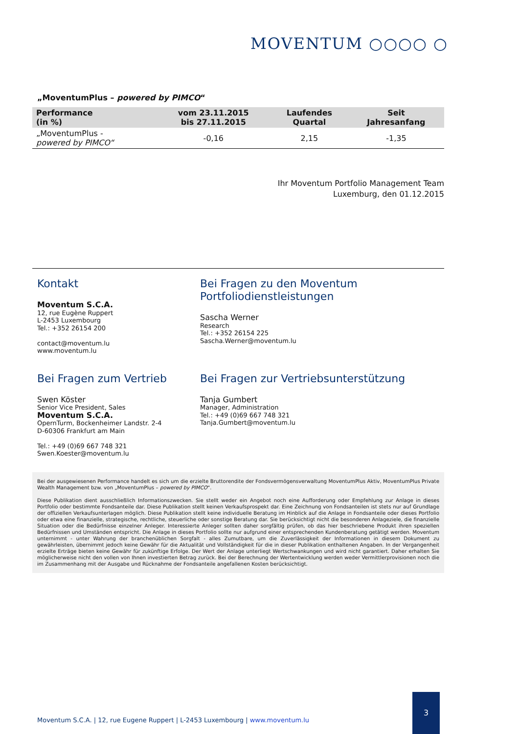MOVENTUM ○○○○ ○
„MoventumPlus – powered by PIMCO“
| Performance (in %) | vom 23.11.2015 bis 27.11.2015 | Laufendes Quartal | Seit Jahresanfang |
| --- | --- | --- | --- |
| „MoventumPlus - powered by PIMCO“ | -0,16 | 2,15 | -1,35 |
Ihr Moventum Portfolio Management Team
Luxemburg, den 01.12.2015
Kontakt
Moventum S.C.A.
12, rue Eugène Ruppert
L-2453 Luxembourg
Tel.: +352 26154 200
contact@moventum.lu
www.moventum.lu
Bei Fragen zu den Moventum
Portfoliodienstleistungen
Sascha Werner
Research
Tel.: +352 26154 225
Sascha.Werner@moventum.lu
Bei Fragen zum Vertrieb
Swen Köster
Senior Vice President, Sales
Moventum S.C.A.
OpernTurm, Bockenheimer Landstr. 2-4
D-60306 Frankfurt am Main
Tel.: +49 (0)69 667 748 321
Swen.Koester@moventum.lu
Bei Fragen zur Vertriebsunterstützung
Tanja Gumbert
Manager, Administration
Tel.: +49 (0)69 667 748 321
Tanja.Gumbert@moventum.lu
Bei der ausgewiesenen Performance handelt es sich um die erzielte Bruttorendite der Fondsvermögensverwaltung MoventumPlus Aktiv, MoventumPlus Private Wealth Management bzw. von „MoventumPlus – powered by PIMCO“.
Diese Publikation dient ausschließlich Informationszwecken. Sie stellt weder ein Angebot noch eine Aufforderung oder Empfehlung zur Anlage in dieses Portfolio oder bestimmte Fondsanteile dar. Diese Publikation stellt keinen Verkaufsprospekt dar. Eine Zeichnung von Fondsanteilen ist stets nur auf Grundlage der offiziellen Verkaufsunterlagen möglich. Diese Publikation stellt keine individuelle Beratung im Hinblick auf die Anlage in Fondsanteile oder dieses Portfolio oder etwa eine finanzielle, strategische, rechtliche, steuerliche oder sonstige Beratung dar. Sie berücksichtigt nicht die besonderen Anlageziele, die finanzielle Situation oder die Bedürfnisse einzelner Anleger. Interessierte Anleger sollten daher sorgfältig prüfen, ob das hier beschriebene Produkt ihren speziellen Bedürfnissen und Umständen entspricht. Die Anlage in dieses Portfolio sollte nur aufgrund einer entsprechenden Kundenberatung getätigt werden. Moventum unternimmt - unter Wahrung der branchenüblichen Sorgfalt - alles Zumutbare, um die Zuverlässigkeit der Informationen in diesem Dokument zu gewährleisten, übernimmt jedoch keine Gewähr für die Aktualität und Vollständigkeit für die in dieser Publikation enthaltenen Angaben. In der Vergangenheit erzielte Erträge bieten keine Gewähr für zukünftige Erfolge. Der Wert der Anlage unterliegt Wertschwankungen und wird nicht garantiert. Daher erhalten Sie möglicherweise nicht den vollen von Ihnen investierten Betrag zurück. Bei der Berechnung der Wertentwicklung werden weder Vermittlerprovisionen noch die im Zusammenhang mit der Ausgabe und Rücknahme der Fondsanteile angefallenen Kosten berücksichtigt.
Moventum S.C.A. | 12, rue Eugene Ruppert | L-2453 Luxembourg | www.moventum.lu
3